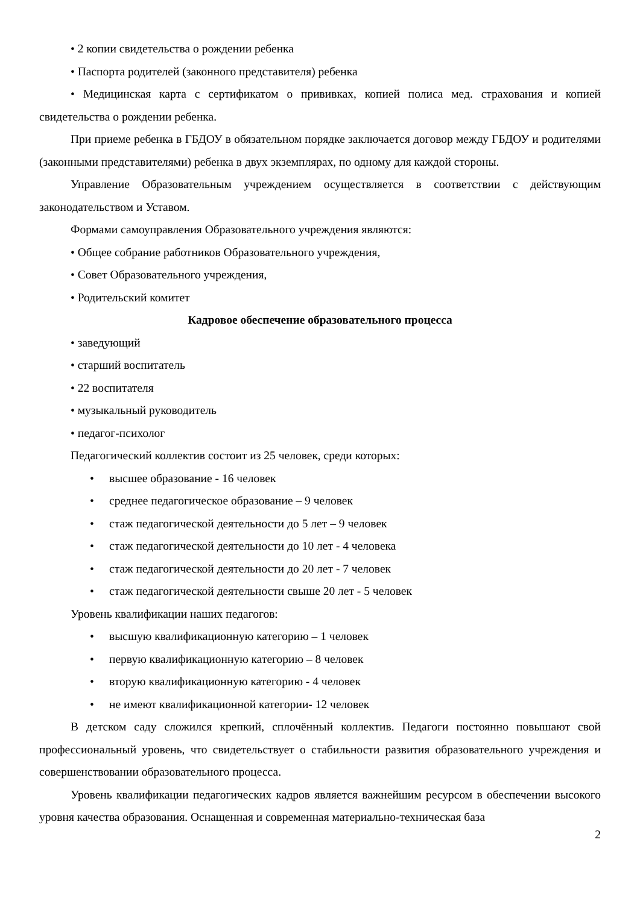• 2 копии свидетельства о рождении ребенка
• Паспорта родителей (законного представителя) ребенка
• Медицинская карта с сертификатом о прививках, копией полиса мед. страхования и копией свидетельства о рождении ребенка.
При приеме ребенка в ГБДОУ в обязательном порядке заключается договор между ГБДОУ и родителями (законными представителями) ребенка в двух экземплярах, по одному для каждой стороны.
Управление Образовательным учреждением осуществляется в соответствии с действующим законодательством и Уставом.
Формами самоуправления Образовательного учреждения являются:
• Общее собрание работников Образовательного учреждения,
• Совет Образовательного учреждения,
• Родительский комитет
Кадровое обеспечение образовательного процесса
• заведующий
• старший воспитатель
• 22 воспитателя
• музыкальный руководитель
• педагог-психолог
Педагогический коллектив состоит из 25 человек, среди которых:
• высшее образование - 16 человек
• среднее педагогическое образование – 9 человек
• стаж педагогической деятельности до 5 лет – 9 человек
• стаж педагогической деятельности до 10 лет - 4 человека
• стаж педагогической деятельности до 20 лет - 7 человек
• стаж педагогической деятельности свыше 20 лет - 5 человек
Уровень квалификации наших педагогов:
• высшую квалификационную категорию – 1 человек
• первую квалификационную категорию – 8 человек
• вторую квалификационную категорию - 4 человек
• не имеют квалификационной категории- 12 человек
В детском саду сложился крепкий, сплочённый коллектив. Педагоги постоянно повышают свой профессиональный уровень, что свидетельствует о стабильности развития образовательного учреждения и совершенствовании образовательного процесса.
Уровень квалификации педагогических кадров является важнейшим ресурсом в обеспечении высокого уровня качества образования. Оснащенная и современная материально-техническая база
2